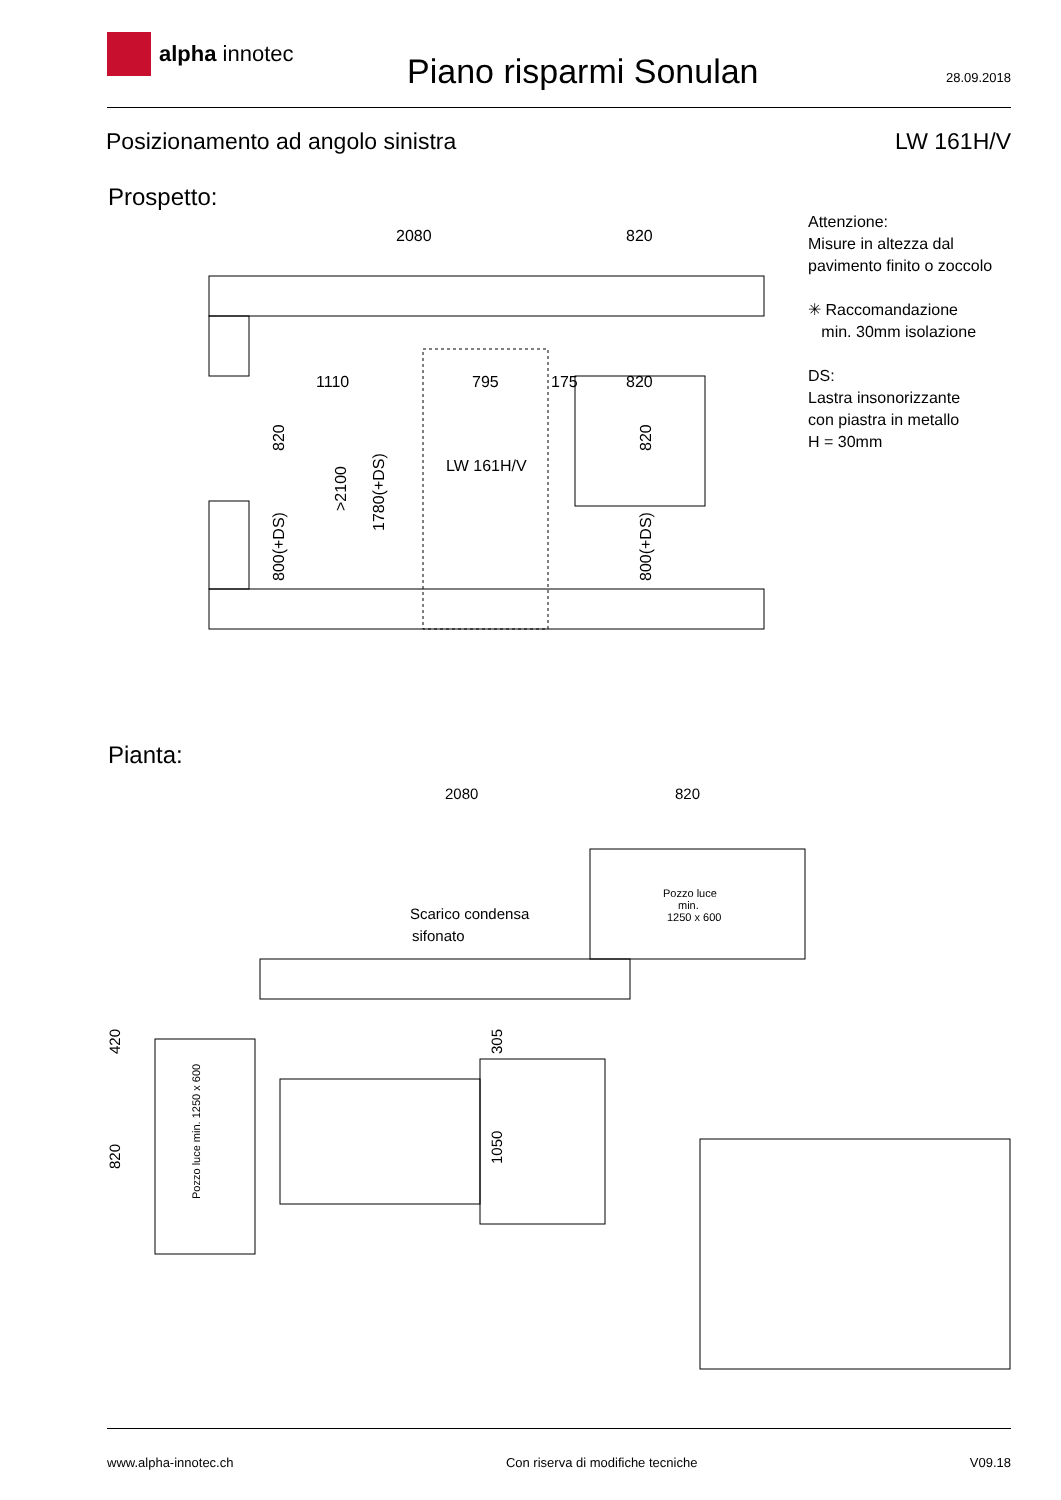alpha innotec
Piano risparmi Sonulan
28.09.2018
Posizionamento ad angolo sinistra
LW 161H/V
Prospetto:
2080
820
1110
795
175
820
LW 161H/V
820
800(+DS)
>2100
1780(+DS)
820
800(+DS)
Attenzione:
Misure in altezza dal
pavimento finito o zoccolo
✳ Raccomandazione
min. 30mm isolazione
DS:
Lastra insonorizzante
con piastra in metallo
H = 30mm
Pianta:
2080
820
Scarico condensa
sifonato
Pozzo luce
min.
1250 x 600
Pozzo luce min. 1250 x 600
420
820
305
1050
www.alpha-innotec.ch Con riserva di modifiche tecniche
V09.18